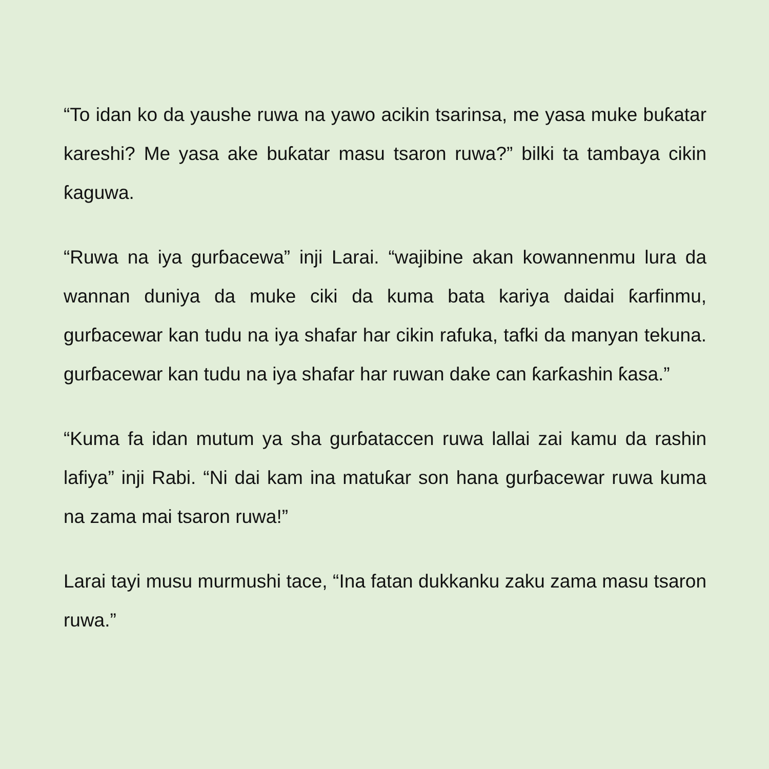“To idan ko da yaushe ruwa na yawo acikin tsarinsa, me yasa muke buƙatar kareshi? Me yasa ake buƙatar masu tsaron ruwa?” bilki ta tambaya cikin ƙaguwa.
“Ruwa na iya gurɓacewa” inji Larai. “wajibine akan kowannenmu lura da wannan duniya da muke ciki da kuma bata kariya daidai ƙarfinmu, gurɓacewar kan tudu na iya shafar har cikin rafuka, tafki da manyan tekuna. gurɓacewar kan tudu na iya shafar har ruwan dake can ƙarƙashin ƙasa.”
“Kuma fa idan mutum ya sha gurɓataccen ruwa lallai zai kamu da rashin lafiya” inji Rabi. “Ni dai kam ina matuƙar son hana gurɓacewar ruwa kuma na zama mai tsaron ruwa!”
Larai tayi musu murmushi tace, “Ina fatan dukkanku zaku zama masu tsaron ruwa.”